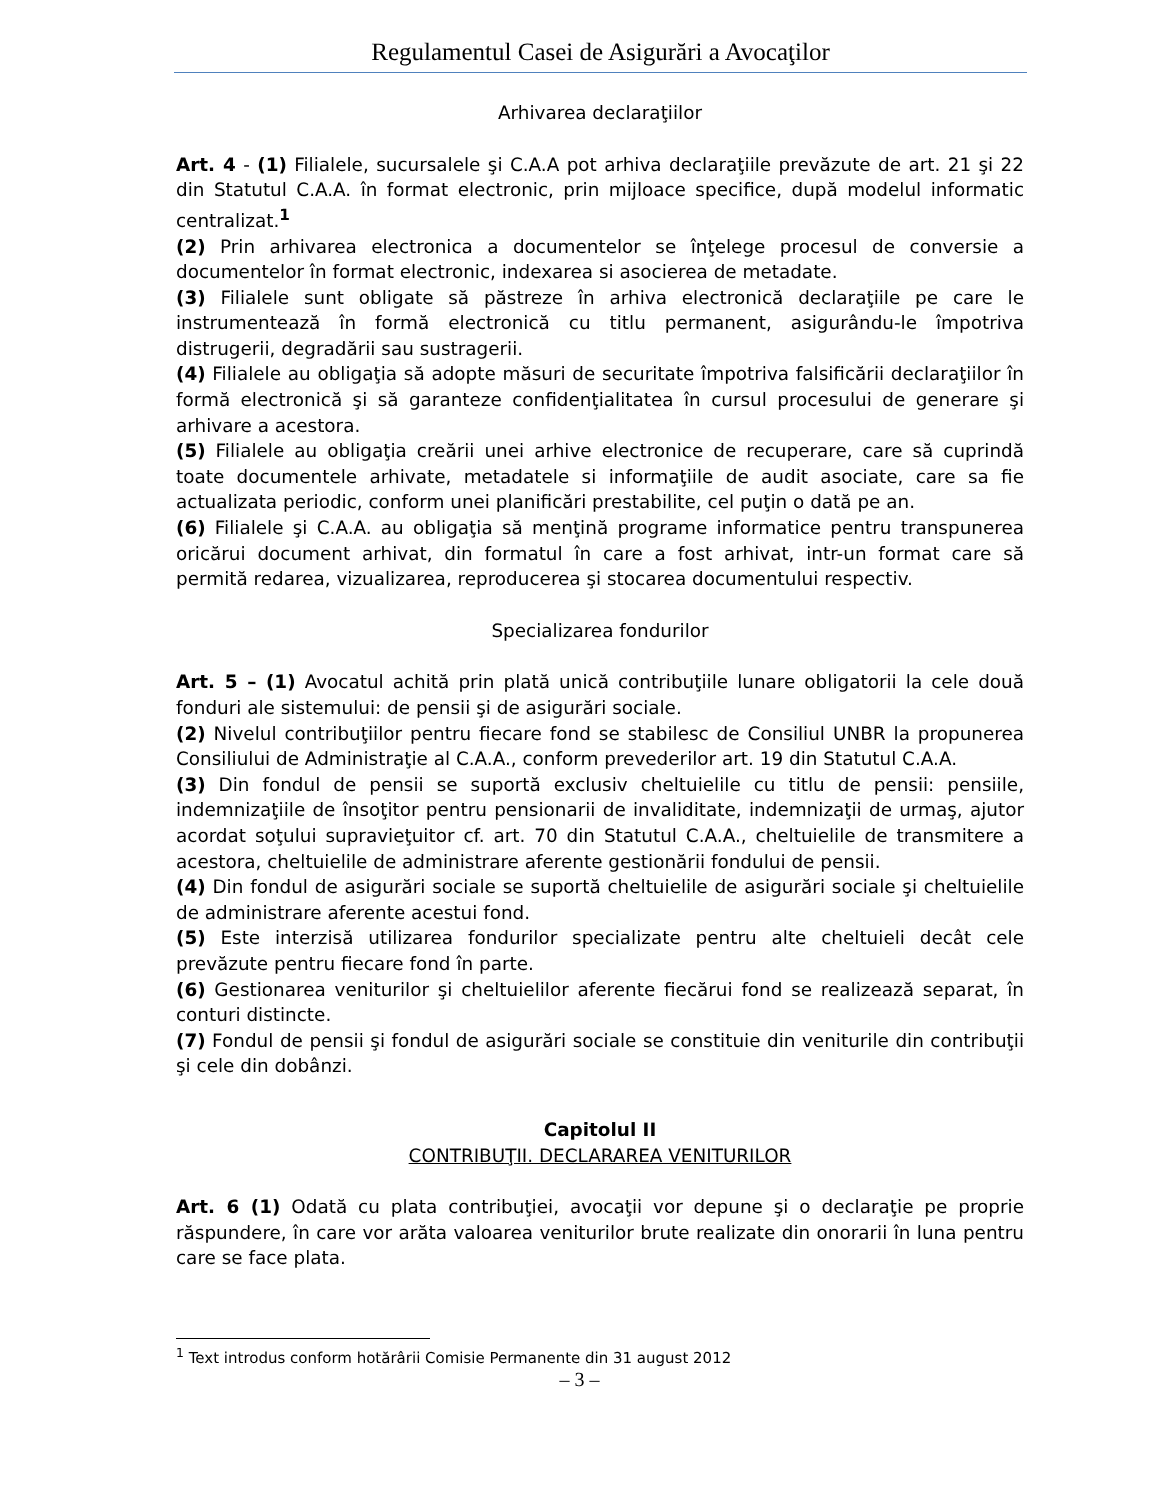Regulamentul Casei de Asigurări a Avocaţilor
Arhivarea declaraţiilor
Art. 4 - (1) Filialele, sucursalele şi C.A.A pot arhiva declaraţiile prevăzute de art. 21 şi 22 din Statutul C.A.A. în format electronic, prin mijloace specifice, după modelul informatic centralizat.<sup>1</sup>
(2) Prin arhivarea electronica a documentelor se înţelege procesul de conversie a documentelor în format electronic, indexarea si asocierea de metadate.
(3) Filialele sunt obligate să păstreze în arhiva electronică declaraţiile pe care le instrumentează în formă electronică cu titlu permanent, asigurându-le împotriva distrugerii, degradării sau sustragerii.
(4) Filialele au obligaţia să adopte măsuri de securitate împotriva falsificării declaraţiilor în formă electronică şi să garanteze confidenţialitatea în cursul procesului de generare şi arhivare a acestora.
(5) Filialele au obligaţia creării unei arhive electronice de recuperare, care să cuprindă toate documentele arhivate, metadatele si informaţiile de audit asociate, care sa fie actualizata periodic, conform unei planificări prestabilite, cel puţin o dată pe an.
(6) Filialele şi C.A.A. au obligaţia să menţină programe informatice pentru transpunerea oricărui document arhivat, din formatul în care a fost arhivat, intr-un format care să permită redarea, vizualizarea, reproducerea şi stocarea documentului respectiv.
Specializarea fondurilor
Art. 5 – (1) Avocatul achită prin plată unică contribuţiile lunare obligatorii la cele două fonduri ale sistemului: de pensii şi de asigurări sociale.
(2) Nivelul contribuţiilor pentru fiecare fond se stabilesc de Consiliul UNBR la propunerea Consiliului de Administraţie al C.A.A., conform prevederilor art. 19 din Statutul C.A.A.
(3) Din fondul de pensii se suportă exclusiv cheltuielile cu titlu de pensii: pensiile, indemnizaţiile de însoţitor pentru pensionarii de invaliditate, indemnizaţii de urmaş, ajutor acordat soţului supravieţuitor cf. art. 70 din Statutul C.A.A., cheltuielile de transmitere a acestora, cheltuielile de administrare aferente gestionării fondului de pensii.
(4) Din fondul de asigurări sociale se suportă cheltuielile de asigurări sociale şi cheltuielile de administrare aferente acestui fond.
(5) Este interzisă utilizarea fondurilor specializate pentru alte cheltuieli decât cele prevăzute pentru fiecare fond în parte.
(6) Gestionarea veniturilor şi cheltuielilor aferente fiecărui fond se realizează separat, în conturi distincte.
(7) Fondul de pensii şi fondul de asigurări sociale se constituie din veniturile din contribuţii şi cele din dobânzi.
Capitolul II
CONTRIBUŢII. DECLARAREA VENITURILOR
Art. 6 (1) Odată cu plata contribuţiei, avocaţii vor depune şi o declaraţie pe proprie răspundere, în care vor arăta valoarea veniturilor brute realizate din onorarii în luna pentru care se face plata.
<sup>1</sup> Text introdus conform hotărârii Comisie Permanente din 31 august 2012
– 3 –